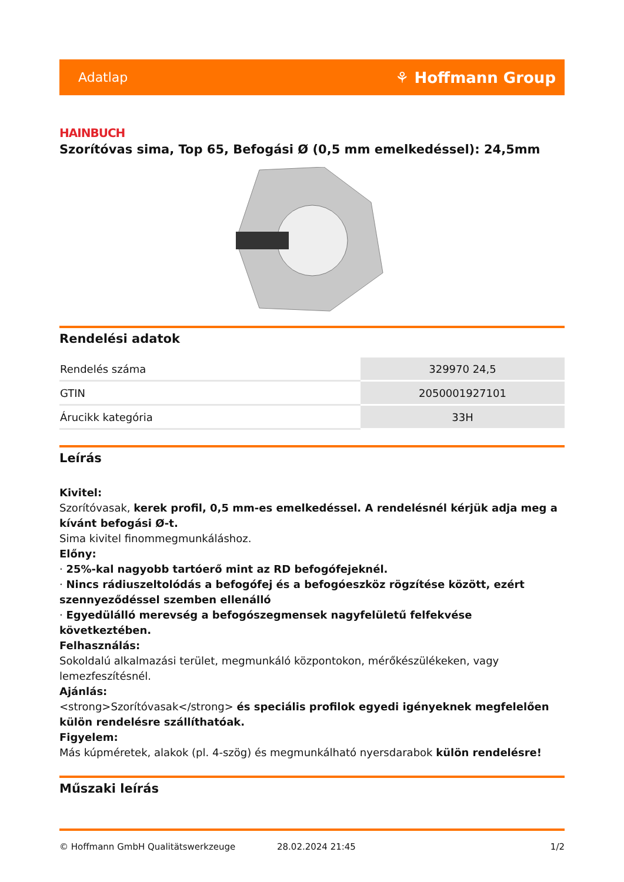Adatlap ⚘ Hoffmann Group
HAINBUCH
Szorítóvas sima, Top 65, Befogási Ø (0,5 mm emelkedéssel): 24,5mm
Rendelési adatok
| Rendelés száma | 329970 24,5 |
| GTIN | 2050001927101 |
| Árucikk kategória | 33H |
Leírás
Kivitel:
Szorítóvasak, kerek profil, 0,5 mm-es emelkedéssel. A rendelésnél kérjük adja meg a kívánt befogási Ø-t.
Sima kivitel finommegmunkáláshoz.
Előny:
· 25%-kal nagyobb tartóerő mint az RD befogófejeknél.
· Nincs rádiuszeltolódás a befogófej és a befogóeszköz rögzítése között, ezért szennyeződéssel szemben ellenálló
· Egyedülálló merevség a befogószegmensek nagyfelületű felfekvése következtében.
Felhasználás:
Sokoldalú alkalmazási terület, megmunkáló központokon, mérőkészülékeken, vagy lemezfeszítésnél.
Ajánlás:
<strong>Szorítóvasak</strong> és speciális profilok egyedi igényeknek megfelelően külön rendelésre szállíthatóak.
Figyelem:
Más kúpméretek, alakok (pl. 4-szög) és megmunkálható nyersdarabok külön rendelésre!
Műszaki leírás
© Hoffmann GmbH Qualitätswerkzeuge 28.02.2024 21:45 1/2